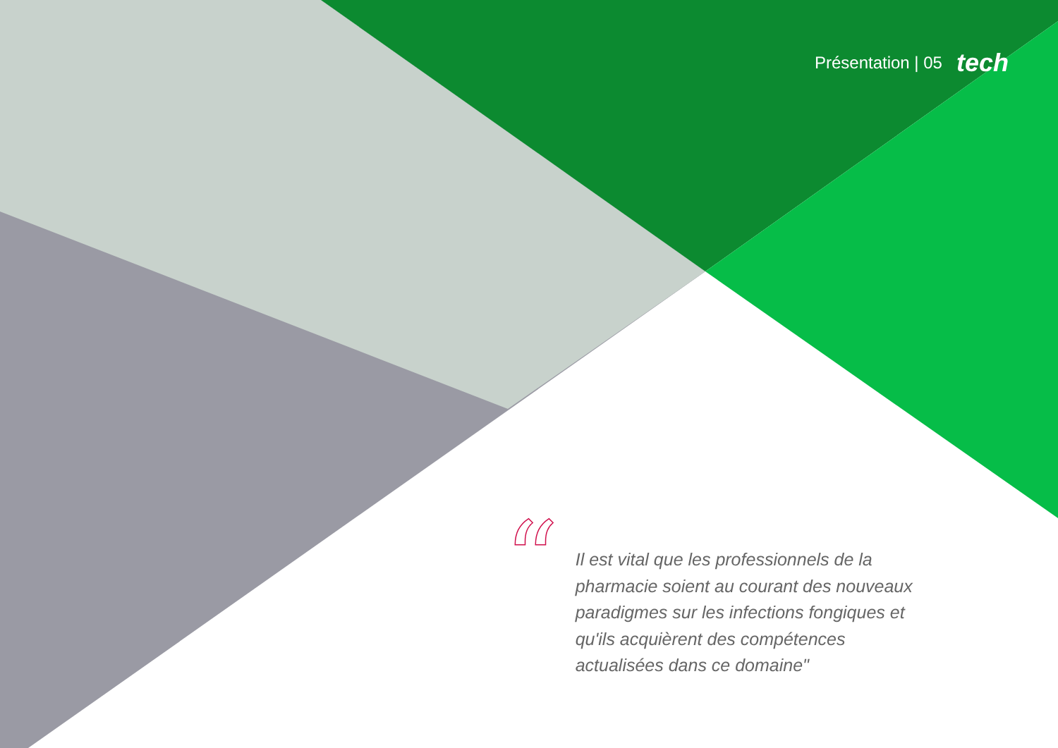Présentation | 05 tech
“
Il est vital que les professionnels de la pharmacie soient au courant des nouveaux paradigmes sur les infections fongiques et qu'ils acquièrent des compétences actualisées dans ce domaine"